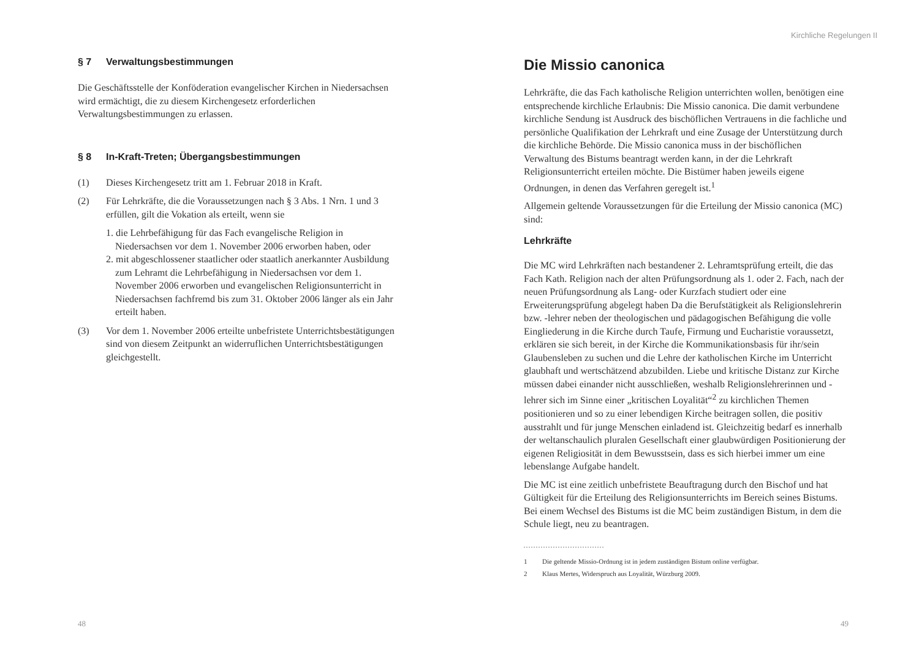§ 7 Verwaltungsbestimmungen
Die Geschäftsstelle der Konföderation evangelischer Kirchen in Niedersachsen wird ermächtigt, die zu diesem Kirchengesetz erforderlichen Verwaltungsbestimmungen zu erlassen.
§ 8 In-Kraft-Treten; Übergangsbestimmungen
(1) Dieses Kirchengesetz tritt am 1. Februar 2018 in Kraft.
(2) Für Lehrkräfte, die die Voraussetzungen nach § 3 Abs. 1 Nrn. 1 und 3 erfüllen, gilt die Vokation als erteilt, wenn sie
1. die Lehrbefähigung für das Fach evangelische Religion in Niedersachsen vor dem 1. November 2006 erworben haben, oder
2. mit abgeschlossener staatlicher oder staatlich anerkannter Ausbildung zum Lehramt die Lehrbefähigung in Niedersachsen vor dem 1. November 2006 erworben und evangelischen Religionsunterricht in Niedersachsen fachfremd bis zum 31. Oktober 2006 länger als ein Jahr erteilt haben.
(3) Vor dem 1. November 2006 erteilte unbefristete Unterrichtsbestätigungen sind von diesem Zeitpunkt an widerruflichen Unterrichtsbestätigungen gleichgestellt.
48
Kirchliche Regelungen II
Die Missio canonica
Lehrkräfte, die das Fach katholische Religion unterrichten wollen, benötigen eine entsprechende kirchliche Erlaubnis: Die Missio canonica. Die damit verbundene kirchliche Sendung ist Ausdruck des bischöflichen Vertrauens in die fachliche und persönliche Qualifikation der Lehrkraft und eine Zusage der Unterstützung durch die kirchliche Behörde. Die Missio canonica muss in der bischöflichen Verwaltung des Bistums beantragt werden kann, in der die Lehrkraft Religionsunterricht erteilen möchte. Die Bistümer haben jeweils eigene Ordnungen, in denen das Verfahren geregelt ist.<sup>1</sup>
Allgemein geltende Voraussetzungen für die Erteilung der Missio canonica (MC) sind:
Lehrkräfte
Die MC wird Lehrkräften nach bestandener 2. Lehramtsprüfung erteilt, die das Fach Kath. Religion nach der alten Prüfungsordnung als 1. oder 2. Fach, nach der neuen Prüfungsordnung als Lang- oder Kurzfach studiert oder eine Erweiterungsprüfung abgelegt haben Da die Berufstätigkeit als Religionslehrerin bzw. -lehrer neben der theologischen und pädagogischen Befähigung die volle Eingliederung in die Kirche durch Taufe, Firmung und Eucharistie voraussetzt, erklären sie sich bereit, in der Kirche die Kommunikationsbasis für ihr/sein Glaubensleben zu suchen und die Lehre der katholischen Kirche im Unterricht glaubhaft und wertschätzend abzubilden. Liebe und kritische Distanz zur Kirche müssen dabei einander nicht ausschließen, weshalb Religionslehrerinnen und -lehrer sich im Sinne einer „kritischen Loyalität“<sup>2</sup> zu kirchlichen Themen positionieren und so zu einer lebendigen Kirche beitragen sollen, die positiv ausstrahlt und für junge Menschen einladend ist. Gleichzeitig bedarf es innerhalb der weltanschaulich pluralen Gesellschaft einer glaubwürdigen Positionierung der eigenen Religiosität in dem Bewusstsein, dass es sich hierbei immer um eine lebenslange Aufgabe handelt.
Die MC ist eine zeitlich unbefristete Beauftragung durch den Bischof und hat Gültigkeit für die Erteilung des Religionsunterrichts im Bereich seines Bistums. Bei einem Wechsel des Bistums ist die MC beim zuständigen Bistum, in dem die Schule liegt, neu zu beantragen.
1 Die geltende Missio-Ordnung ist in jedem zuständigen Bistum online verfügbar.
2 Klaus Mertes, Widerspruch aus Loyalität, Würzburg 2009.
49